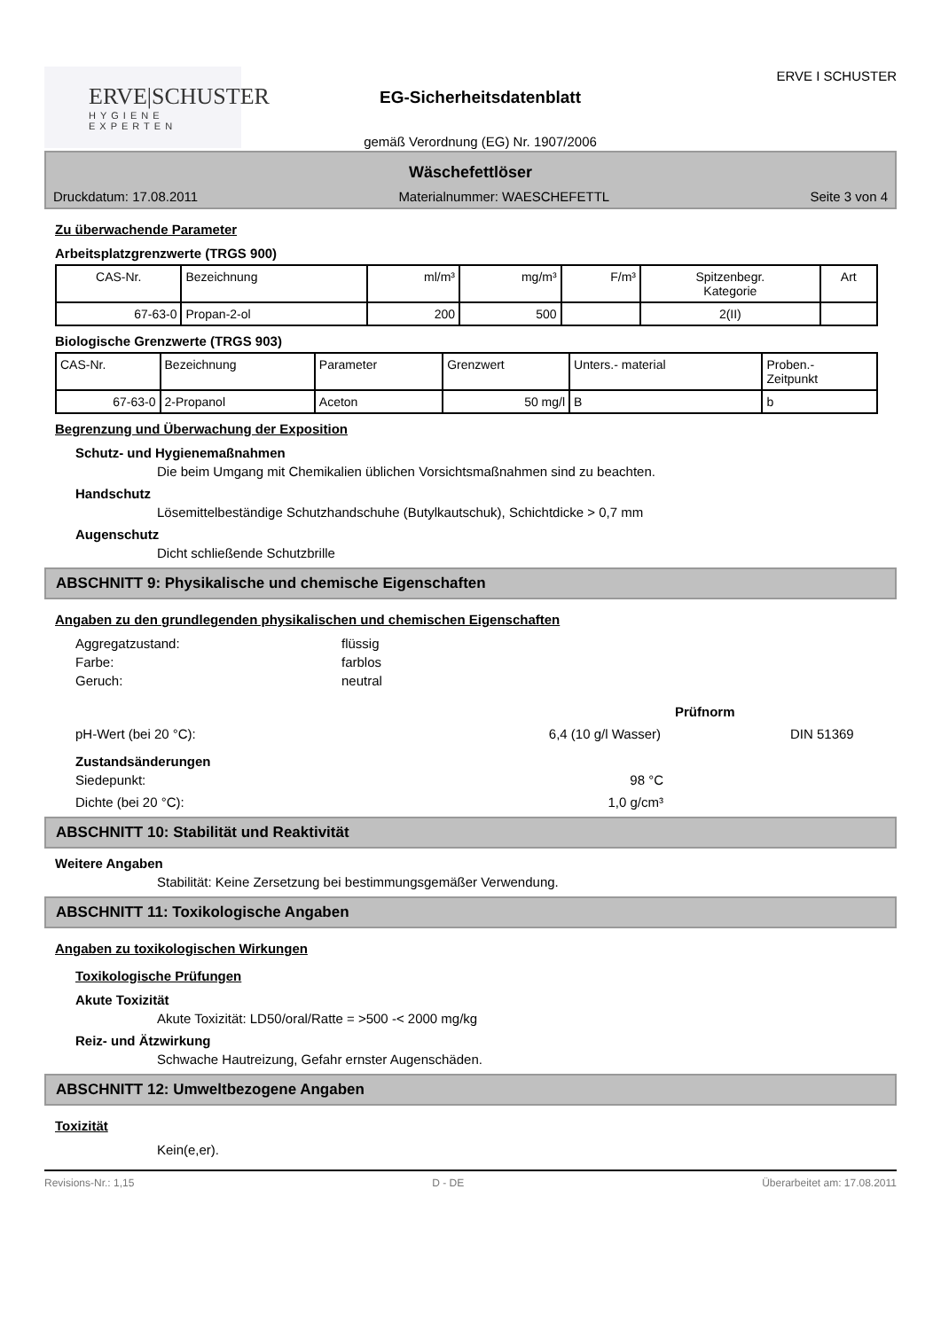ERVE|SCHUSTER
HYGIENE EXPERTEN
EG-Sicherheitsdatenblatt
gemäß Verordnung (EG) Nr. 1907/2006
ERVE I SCHUSTER
Wäschefettlöser
Druckdatum: 17.08.2011 Materialnummer: WAESCHEFETTL Seite 3 von 4
Zu überwachende Parameter
Arbeitsplatzgrenzwerte (TRGS 900)
| CAS-Nr. | Bezeichnung | ml/m³ | mg/m³ | F/m³ | Spitzenbegr. Kategorie | Art |
| --- | --- | --- | --- | --- | --- | --- |
| 67-63-0 | Propan-2-ol | 200 | 500 | | 2(II) | |
Biologische Grenzwerte (TRGS 903)
| CAS-Nr. | Bezeichnung | Parameter | Grenzwert | Unters.- material | Proben.- Zeitpunkt |
| --- | --- | --- | --- | --- | --- |
| 67-63-0 | 2-Propanol | Aceton | 50 mg/l | B | b |
Begrenzung und Überwachung der Exposition
Schutz- und Hygienemaßnahmen
Die beim Umgang mit Chemikalien üblichen Vorsichtsmaßnahmen sind zu beachten.
Handschutz
Lösemittelbeständige Schutzhandschuhe (Butylkautschuk), Schichtdicke > 0,7 mm
Augenschutz
Dicht schließende Schutzbrille
ABSCHNITT 9: Physikalische und chemische Eigenschaften
Angaben zu den grundlegenden physikalischen und chemischen Eigenschaften
Aggregatzustand: flüssig Farbe: farblos Geruch: neutral
Prüfnorm
pH-Wert (bei 20 °C): 6,4 (10 g/l Wasser) DIN 51369
Zustandsänderungen
Siedepunkt: 98 °C
Dichte (bei 20 °C): 1,0 g/cm³
ABSCHNITT 10: Stabilität und Reaktivität
Weitere Angaben
Stabilität: Keine Zersetzung bei bestimmungsgemäßer Verwendung.
ABSCHNITT 11: Toxikologische Angaben
Angaben zu toxikologischen Wirkungen
Toxikologische Prüfungen
Akute Toxizität
Akute Toxizität: LD50/oral/Ratte = >500 -< 2000 mg/kg
Reiz- und Ätzwirkung
Schwache Hautreizung, Gefahr ernster Augenschäden.
ABSCHNITT 12: Umweltbezogene Angaben
Toxizität
Kein(e,er).
Revisions-Nr.: 1,15 D - DE Überarbeitet am: 17.08.2011